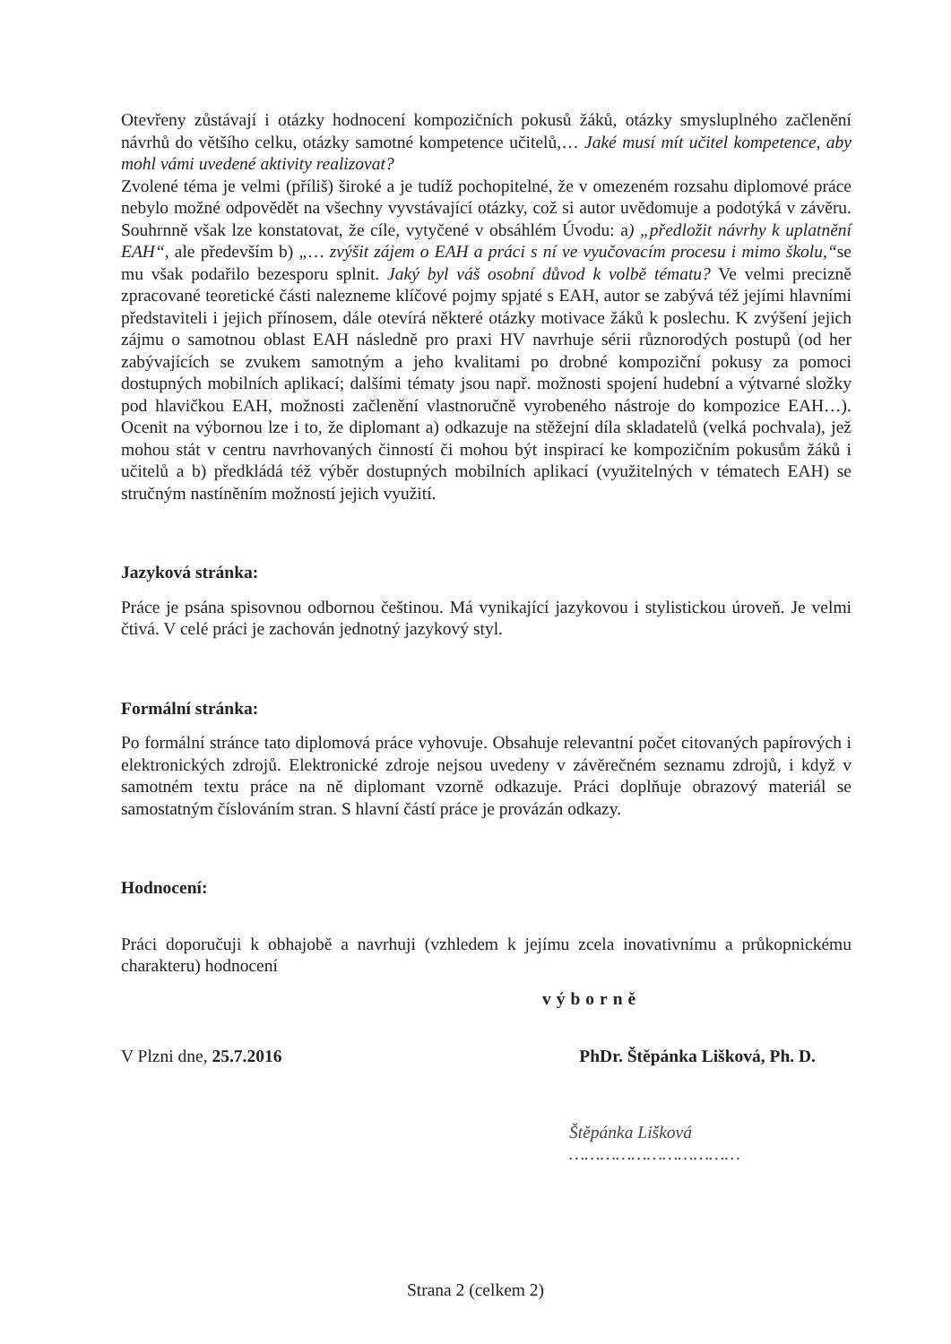Otevřeny zůstávají i otázky hodnocení kompozičních pokusů žáků, otázky smysluplného začlenění návrhů do většího celku, otázky samotné kompetence učitelů,… Jaké musí mít učitel kompetence, aby mohl vámi uvedené aktivity realizovat?
Zvolené téma je velmi (příliš) široké a je tudíž pochopitelné, že v omezeném rozsahu diplomové práce nebylo možné odpovědět na všechny vyvstávající otázky, což si autor uvědomuje a podotýká v závěru. Souhrnně však lze konstatovat, že cíle, vytyčené v obsáhlém Úvodu: a) „předložit návrhy k uplatnění EAH“, ale především b) „… zvýšit zájem o EAH a práci s ní ve vyučovacím procesu i mimo školu,“se mu však podařilo bezesporu splnit. Jaký byl váš osobní důvod k volbě tématu? Ve velmi precizně zpracované teoretické části nalezneme klíčové pojmy spjaté s EAH, autor se zabývá též jejími hlavními představiteli i jejich přínosem, dále otevírá některé otázky motivace žáků k poslechu. K zvýšení jejich zájmu o samotnou oblast EAH následně pro praxi HV navrhuje sérii různorodých postupů (od her zabývajících se zvukem samotným a jeho kvalitami po drobné kompoziční pokusy za pomoci dostupných mobilních aplikací; dalšími tématy jsou např. možnosti spojení hudební a výtvarné složky pod hlavičkou EAH, možnosti začlenění vlastnoručně vyrobeného nástroje do kompozice EAH…). Ocenit na výbornou lze i to, že diplomant a) odkazuje na stěžejní díla skladatelů (velká pochvala), jež mohou stát v centru navrhovaných činností či mohou být inspirací ke kompozičním pokusům žáků i učitelů a b) předkládá též výběr dostupných mobilních aplikací (využitelných v tématech EAH) se stručným nastíněním možností jejich využití.
Jazyková stránka:
Práce je psána spisovnou odbornou češtinou. Má vynikající jazykovou i stylistickou úroveň. Je velmi čtivá. V celé práci je zachován jednotný jazykový styl.
Formální stránka:
Po formální stránce tato diplomová práce vyhovuje. Obsahuje relevantní počet citovaných papírových i elektronických zdrojů. Elektronické zdroje nejsou uvedeny v závěrečném seznamu zdrojů, i když v samotném textu práce na ně diplomant vzorně odkazuje. Práci doplňuje obrazový materiál se samostatným číslováním stran. S hlavní částí práce je provázán odkazy.
Hodnocení:
Práci doporučuji k obhajobě a navrhuji (vzhledem k jejímu zcela inovativnímu a průkopnickému charakteru) hodnocení
výborně
V Plzni dne, 25.7.2016 PhDr. Štěpánka Lišková, Ph. D.
Štěpánka Lišková
……………………………
Strana 2 (celkem 2)